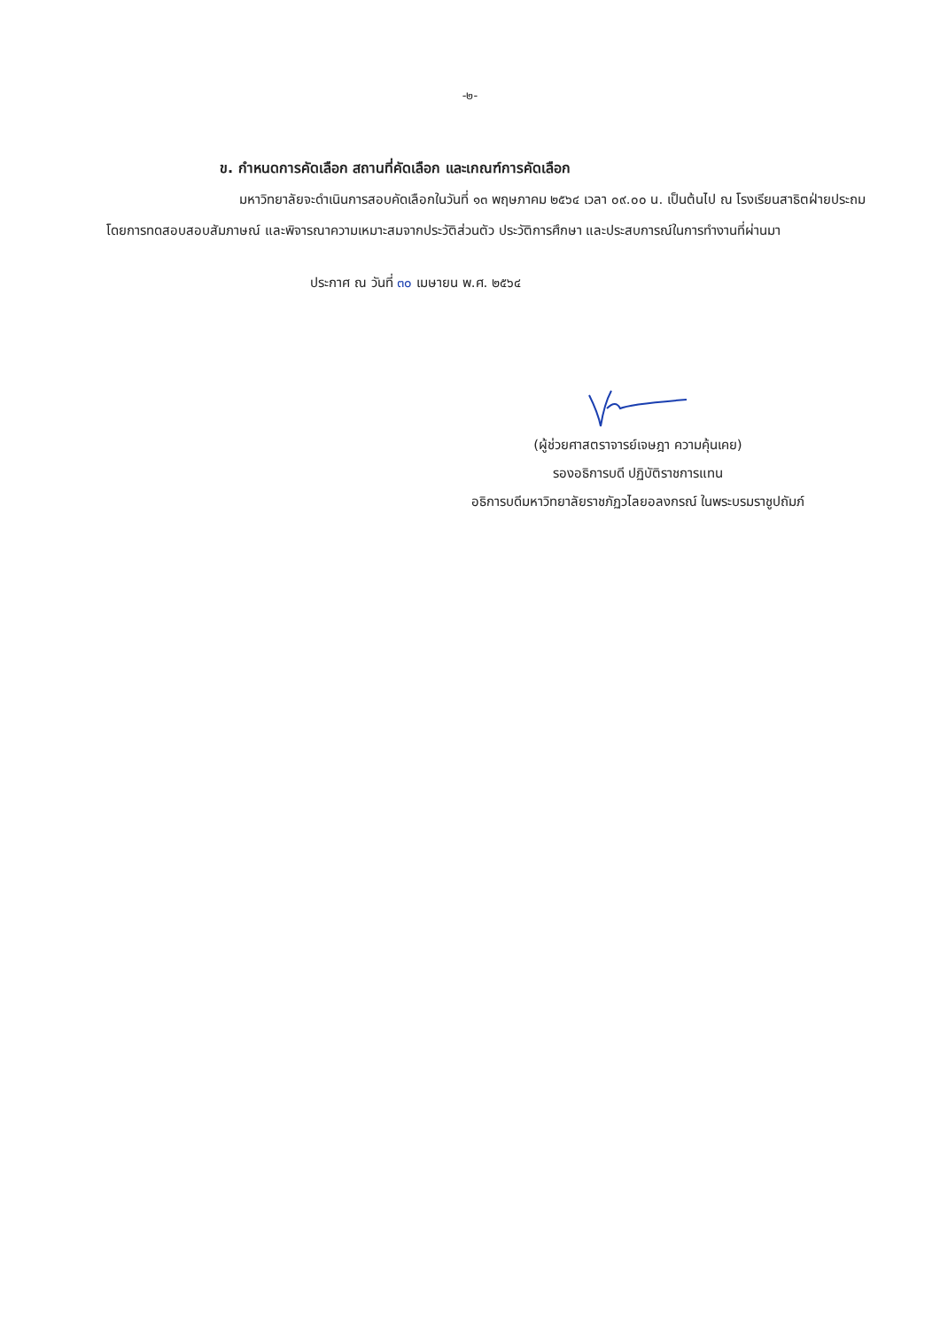-๒-
ข. กำหนดการคัดเลือก สถานที่คัดเลือก และเกณฑ์การคัดเลือก
มหาวิทยาลัยจะดำเนินการสอบคัดเลือกในวันที่ ๑๓ พฤษภาคม ๒๕๖๔ เวลา ๐๙.๐๐ น. เป็นต้นไป ณ โรงเรียนสาธิตฝ่ายประถม โดยการทดสอบสอบสัมภาษณ์ และพิจารณาความเหมาะสมจากประวัติส่วนตัว ประวัติการศึกษา และประสบการณ์ในการทำงานที่ผ่านมา
ประกาศ ณ วันที่ ๓๐ เมษายน พ.ศ. ๒๕๖๔
(ผู้ช่วยศาสตราจารย์เจษฎา ความคุ้นเคย)
รองอธิการบดี ปฏิบัติราชการแทน
อธิการบดีมหาวิทยาลัยราชภัฏวไลยอลงกรณ์ ในพระบรมราชูปถัมภ์